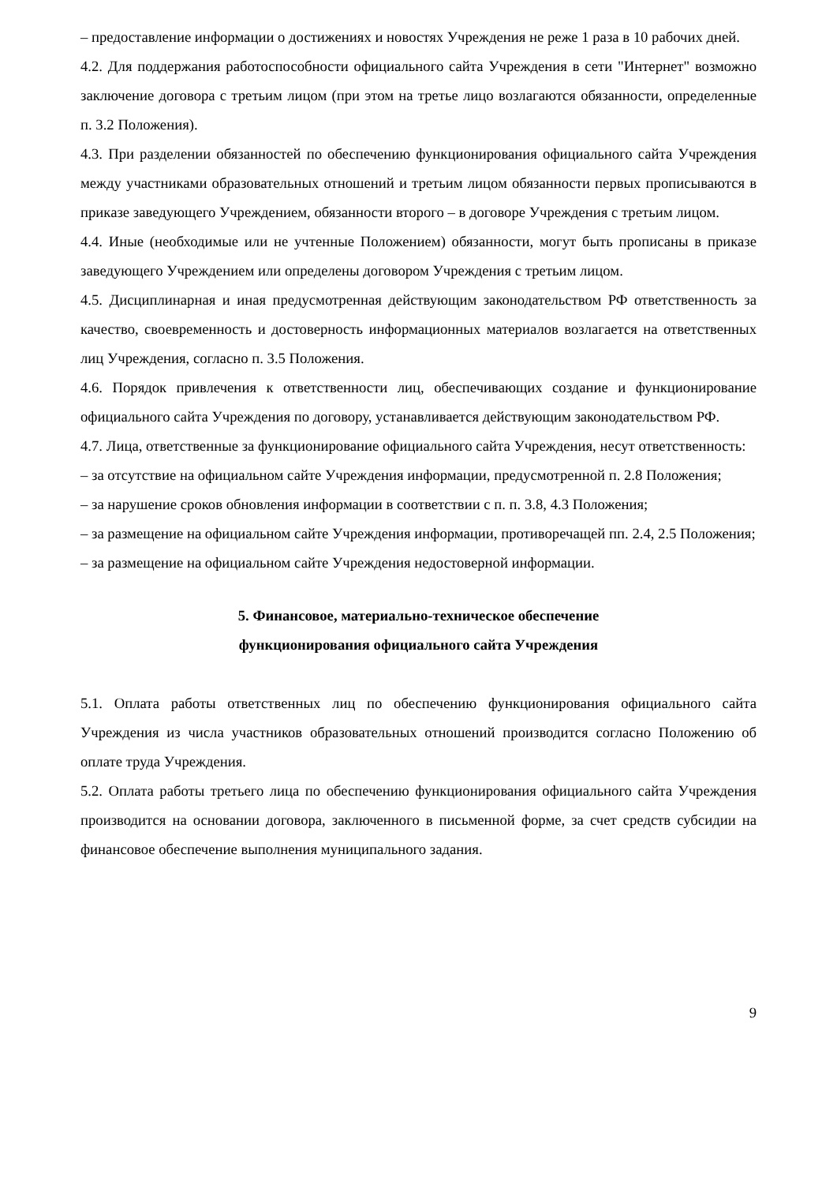– предоставление информации о достижениях и новостях Учреждения не реже 1 раза в 10 рабочих дней.
4.2. Для поддержания работоспособности официального сайта Учреждения в сети "Интернет" возможно заключение договора с третьим лицом (при этом на третье лицо возлагаются обязанности, определенные п. 3.2 Положения).
4.3. При разделении обязанностей по обеспечению функционирования официального сайта Учреждения между участниками образовательных отношений и третьим лицом обязанности первых прописываются в приказе заведующего Учреждением, обязанности второго – в договоре Учреждения с третьим лицом.
4.4. Иные (необходимые или не учтенные Положением) обязанности, могут быть прописаны в приказе заведующего Учреждением или определены договором Учреждения с третьим лицом.
4.5. Дисциплинарная и иная предусмотренная действующим законодательством РФ ответственность за качество, своевременность и достоверность информационных материалов возлагается на ответственных лиц Учреждения, согласно п. 3.5 Положения.
4.6. Порядок привлечения к ответственности лиц, обеспечивающих создание и функционирование официального сайта Учреждения по договору, устанавливается действующим законодательством РФ.
4.7. Лица, ответственные за функционирование официального сайта Учреждения, несут ответственность:
– за отсутствие на официальном сайте Учреждения информации, предусмотренной п. 2.8 Положения;
– за нарушение сроков обновления информации в соответствии с п. п. 3.8, 4.3 Положения;
– за размещение на официальном сайте Учреждения информации, противоречащей пп. 2.4, 2.5 Положения;
– за размещение на официальном сайте Учреждения недостоверной информации.
5. Финансовое, материально-техническое обеспечение
функционирования официального сайта Учреждения
5.1. Оплата работы ответственных лиц по обеспечению функционирования официального сайта Учреждения из числа участников образовательных отношений производится согласно Положению об оплате труда Учреждения.
5.2. Оплата работы третьего лица по обеспечению функционирования официального сайта Учреждения производится на основании договора, заключенного в письменной форме, за счет средств субсидии на финансовое обеспечение выполнения муниципального задания.
9